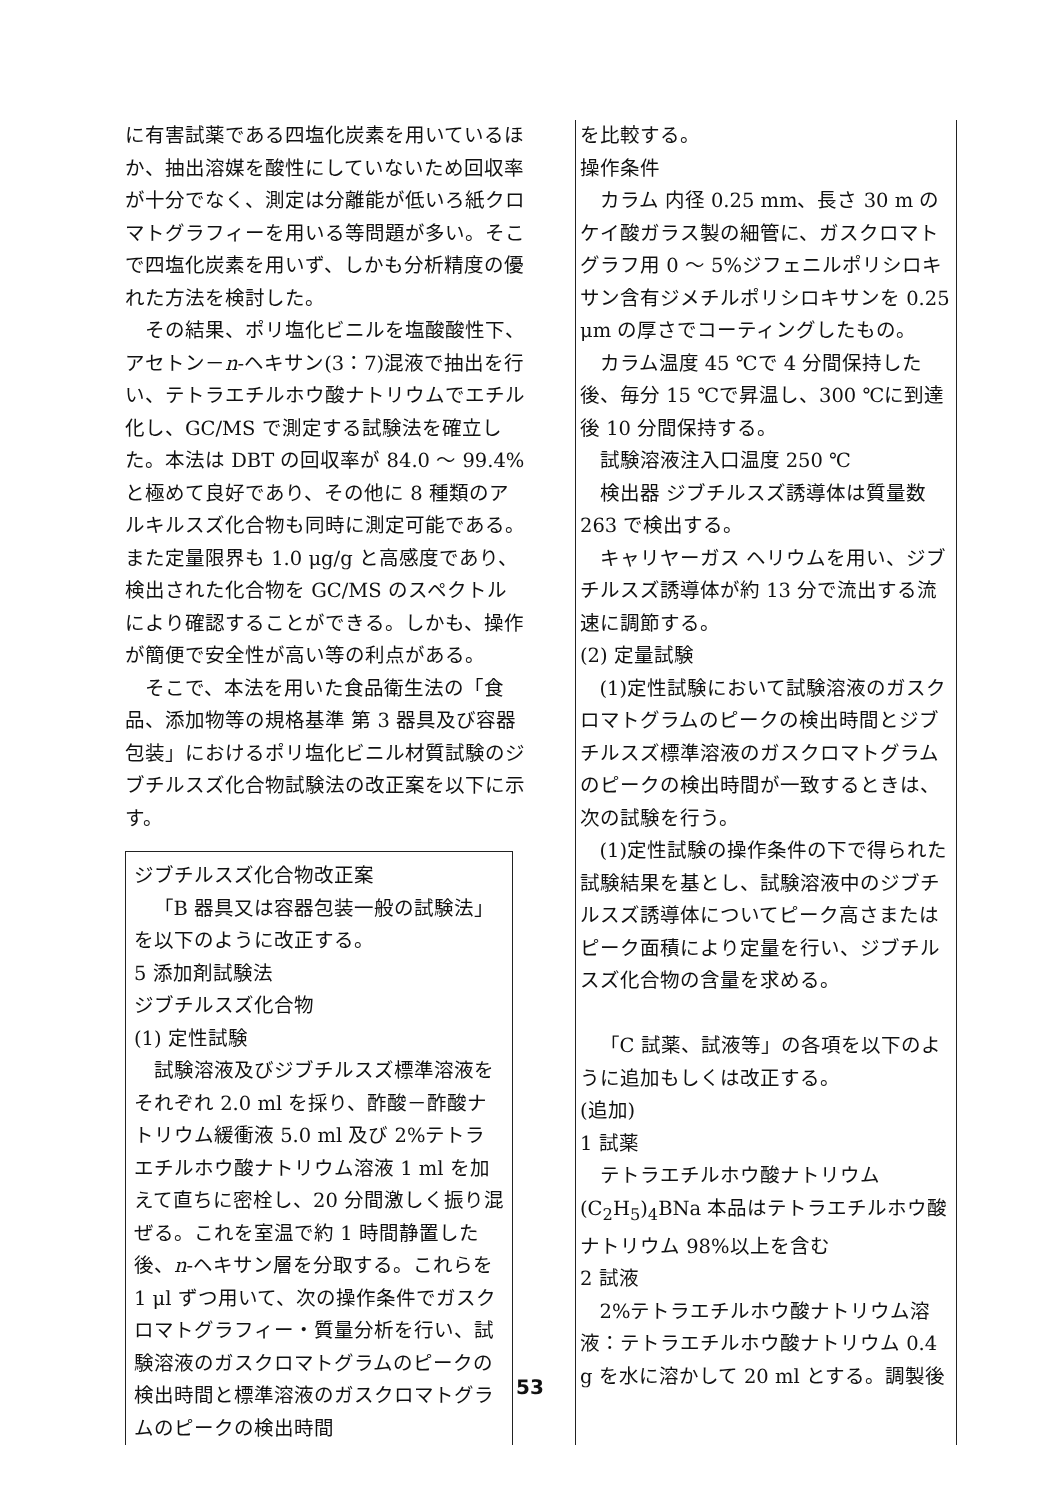に有害試薬である四塩化炭素を用いているほか、抽出溶媒を酸性にしていないため回収率が十分でなく、測定は分離能が低いろ紙クロマトグラフィーを用いる等問題が多い。そこで四塩化炭素を用いず、しかも分析精度の優れた方法を検討した。
その結果、ポリ塩化ビニルを塩酸酸性下、アセトン－n-ヘキサン(3：7)混液で抽出を行い、テトラエチルホウ酸ナトリウムでエチル化し、GC/MS で測定する試験法を確立した。本法は DBT の回収率が 84.0 ～ 99.4%と極めて良好であり、その他に 8 種類のアルキルスズ化合物も同時に測定可能である。また定量限界も 1.0 μg/g と高感度であり、検出された化合物を GC/MS のスペクトルにより確認することができる。しかも、操作が簡便で安全性が高い等の利点がある。
そこで、本法を用いた食品衛生法の「食品、添加物等の規格基準 第 3 器具及び容器包装」におけるポリ塩化ビニル材質試験のジブチルスズ化合物試験法の改正案を以下に示す。
ジブチルスズ化合物改正案
「B 器具又は容器包装一般の試験法」を以下のように改正する。
5 添加剤試験法
ジブチルスズ化合物
(1) 定性試験
試験溶液及びジブチルスズ標準溶液をそれぞれ 2.0 ml を採り、酢酸－酢酸ナトリウム緩衝液 5.0 ml 及び 2%テトラエチルホウ酸ナトリウム溶液 1 ml を加えて直ちに密栓し、20 分間激しく振り混ぜる。これを室温で約 1 時間静置した後、n-ヘキサン層を分取する。これらを 1 μl ずつ用いて、次の操作条件でガスクロマトグラフィー・質量分析を行い、試験溶液のガスクロマトグラムのピークの検出時間と標準溶液のガスクロマトグラムのピークの検出時間
を比較する。
操作条件
カラム 内径 0.25 mm、長さ 30 m のケイ酸ガラス製の細管に、ガスクロマトグラフ用 0 ～ 5%ジフェニルポリシロキサン含有ジメチルポリシロキサンを 0.25 μm の厚さでコーティングしたもの。
カラム温度 45 ℃で 4 分間保持した後、毎分 15 ℃で昇温し、300 ℃に到達後 10 分間保持する。
試験溶液注入口温度 250 ℃
検出器 ジブチルスズ誘導体は質量数 263 で検出する。
キャリヤーガス ヘリウムを用い、ジブチルスズ誘導体が約 13 分で流出する流速に調節する。
(2) 定量試験
(1)定性試験において試験溶液のガスクロマトグラムのピークの検出時間とジブチルスズ標準溶液のガスクロマトグラムのピークの検出時間が一致するときは、次の試験を行う。
(1)定性試験の操作条件の下で得られた試験結果を基とし、試験溶液中のジブチルスズ誘導体についてピーク高さまたはピーク面積により定量を行い、ジブチルスズ化合物の含量を求める。
「C 試薬、試液等」の各項を以下のように追加もしくは改正する。
(追加)
1 試薬
テトラエチルホウ酸ナトリウム (C<sub>2</sub>H<sub>5</sub>)<sub>4</sub>BNa 本品はテトラエチルホウ酸ナトリウム 98%以上を含む
2 試液
2%テトラエチルホウ酸ナトリウム溶液：テトラエチルホウ酸ナトリウム 0.4 g を水に溶かして 20 ml とする。調製後
53